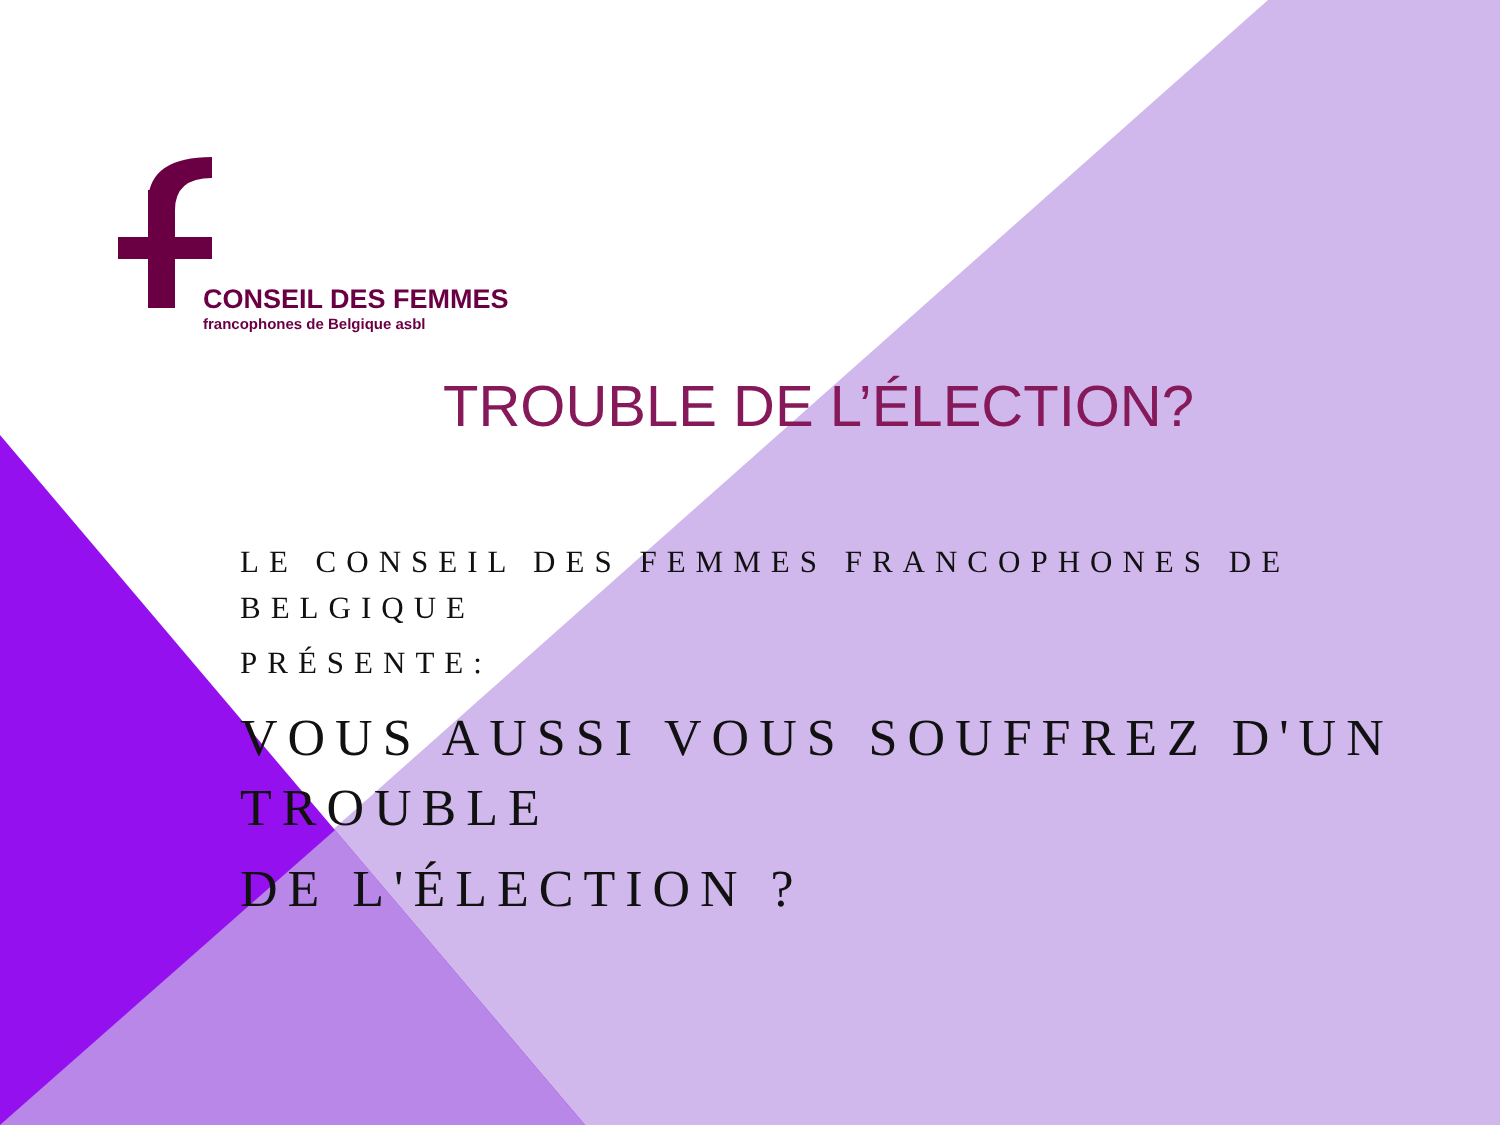CONSEIL DES FEMMES
francophones de Belgique asbl
TROUBLE DE L’ÉLECTION?
LE CONSEIL DES FEMMES FRANCOPHONES DE BELGIQUE
PRÉSENTE:
VOUS AUSSI VOUS SOUFFREZ D'UN TROUBLE
DE L'ÉLECTION ?